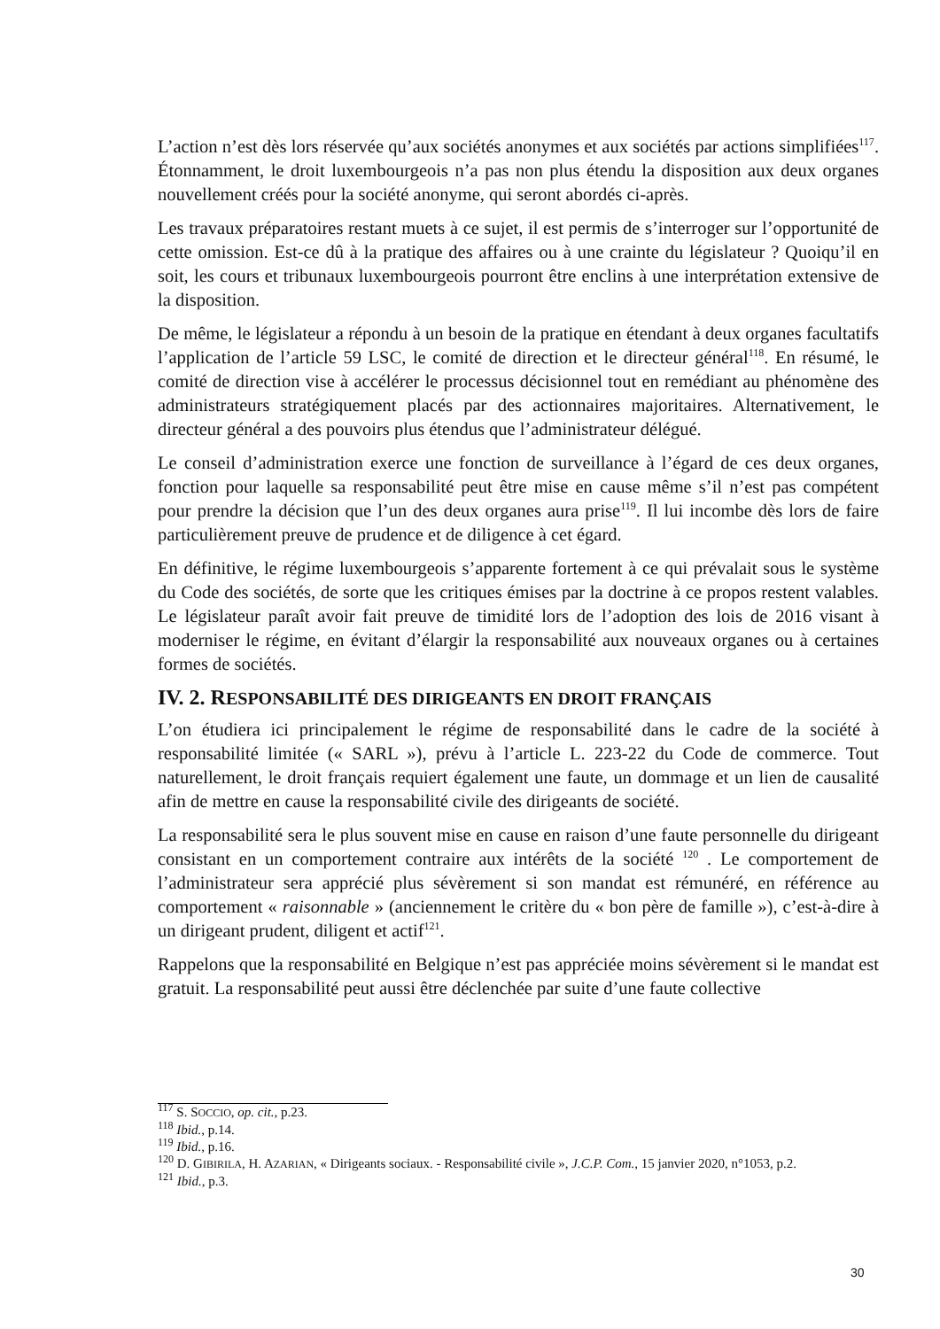L’action n’est dès lors réservée qu’aux sociétés anonymes et aux sociétés par actions simplifiées<sup>117</sup>. Étonnamment, le droit luxembourgeois n’a pas non plus étendu la disposition aux deux organes nouvellement créés pour la société anonyme, qui seront abordés ci-après.
Les travaux préparatoires restant muets à ce sujet, il est permis de s’interroger sur l’opportunité de cette omission. Est-ce dû à la pratique des affaires ou à une crainte du législateur ? Quoiqu’il en soit, les cours et tribunaux luxembourgeois pourront être enclins à une interprétation extensive de la disposition.
De même, le législateur a répondu à un besoin de la pratique en étendant à deux organes facultatifs l’application de l’article 59 LSC, le comité de direction et le directeur général<sup>118</sup>. En résumé, le comité de direction vise à accélérer le processus décisionnel tout en remédiant au phénomène des administrateurs stratégiquement placés par des actionnaires majoritaires. Alternativement, le directeur général a des pouvoirs plus étendus que l’administrateur délégué.
Le conseil d’administration exerce une fonction de surveillance à l’égard de ces deux organes, fonction pour laquelle sa responsabilité peut être mise en cause même s’il n’est pas compétent pour prendre la décision que l’un des deux organes aura prise<sup>119</sup>. Il lui incombe dès lors de faire particulièrement preuve de prudence et de diligence à cet égard.
En définitive, le régime luxembourgeois s’apparente fortement à ce qui prévalait sous le système du Code des sociétés, de sorte que les critiques émises par la doctrine à ce propos restent valables. Le législateur paraît avoir fait preuve de timidité lors de l’adoption des lois de 2016 visant à moderniser le régime, en évitant d’élargir la responsabilité aux nouveaux organes ou à certaines formes de sociétés.
IV. 2. RESPONSABILITÉ DES DIRIGEANTS EN DROIT FRANÇAIS
L’on étudiera ici principalement le régime de responsabilité dans le cadre de la société à responsabilité limitée (« SARL »), prévu à l’article L. 223-22 du Code de commerce. Tout naturellement, le droit français requiert également une faute, un dommage et un lien de causalité afin de mettre en cause la responsabilité civile des dirigeants de société.
La responsabilité sera le plus souvent mise en cause en raison d’une faute personnelle du dirigeant consistant en un comportement contraire aux intérêts de la société <sup>120</sup> . Le comportement de l’administrateur sera apprécié plus sévèrement si son mandat est rémunéré, en référence au comportement « raisonnable » (anciennement le critère du « bon père de famille »), c’est-à-dire à un dirigeant prudent, diligent et actif<sup>121</sup>.
Rappelons que la responsabilité en Belgique n’est pas appréciée moins sévèrement si le mandat est gratuit. La responsabilité peut aussi être déclenchée par suite d’une faute collective
<sup>117</sup> S. SOCCIO, op. cit., p.23.
<sup>118</sup> Ibid., p.14.
<sup>119</sup> Ibid., p.16.
<sup>120</sup> D. GIBIRILA, H. AZARIAN, « Dirigeants sociaux. - Responsabilité civile », J.C.P. Com., 15 janvier 2020, n°1053, p.2.
<sup>121</sup> Ibid., p.3.
30